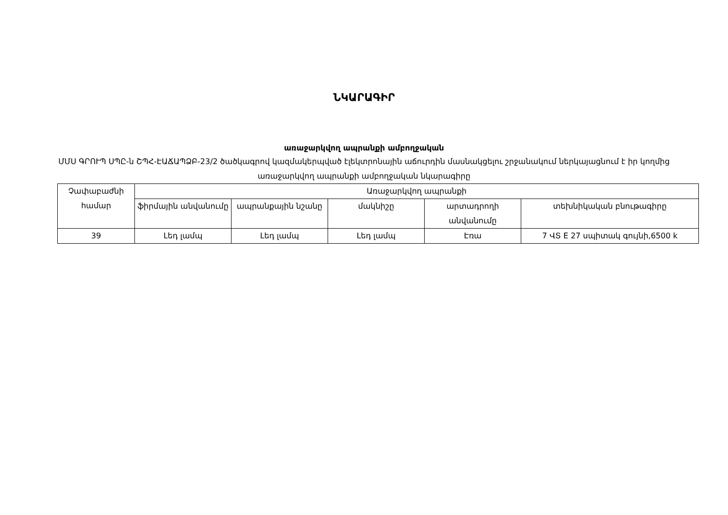ՆԿԱՐԱԳԻՐ
առաջարկվող ապրանքի ամբողջական
ՄՄՍ ԳՐՈՒՊ ՍՊԸ-ն ՇՊՀ-ԷԱՃԱՊՁԲ-23/2 ծածկագրով կազմակերպված էլեկտրոնային աճուրդին մասնակցելու շրջանակում ներկայացնում է իր կողմից առաջարկվող ապրանքի ամբողջական նկարագիրը
| Չափաբաժնի համար | Առաջարկվող ապրանքի | | | | |
| --- | --- | --- | --- | --- | --- |
| | ֆիրմային անվանումը | ապրանքային նշանը | մակնիշը | արտադրողի անվանումը | տեխնիկական բնութագիրը |
| 39 | Լեդ լամպ | Լեդ լամպ | Լեդ լամպ | Էռա | 7 ՎՏ E 27 սպիտակ գույնի,6500 k |